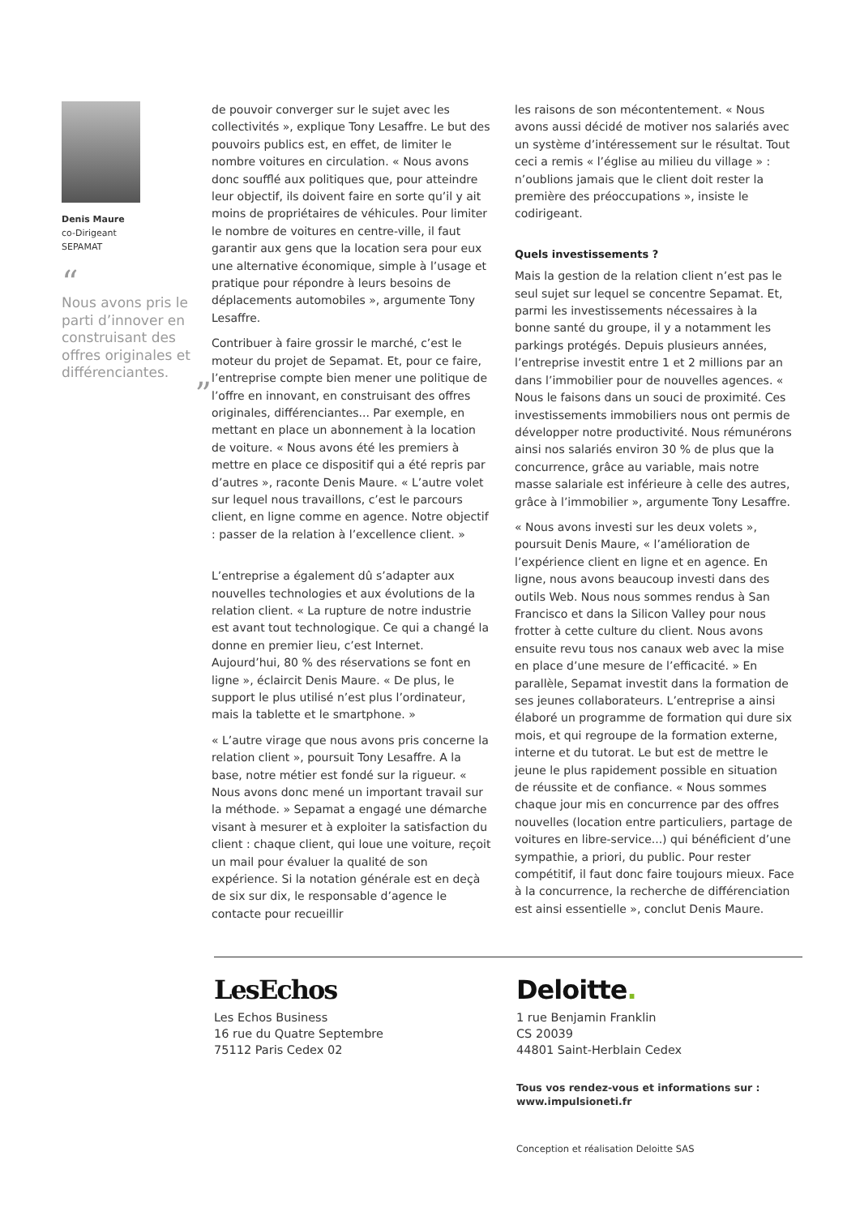Denis Maure
co-Dirigeant
SEPAMAT
“
Nous avons pris le parti d’innover en construisant des offres originales et différenciantes.
”
de pouvoir converger sur le sujet avec les collectivités », explique Tony Lesaffre. Le but des pouvoirs publics est, en effet, de limiter le nombre voitures en circulation. « Nous avons donc soufflé aux politiques que, pour atteindre leur objectif, ils doivent faire en sorte qu’il y ait moins de propriétaires de véhicules. Pour limiter le nombre de voitures en centre-ville, il faut garantir aux gens que la location sera pour eux une alternative économique, simple à l’usage et pratique pour répondre à leurs besoins de déplacements automobiles », argumente Tony Lesaffre.
Contribuer à faire grossir le marché, c’est le moteur du projet de Sepamat. Et, pour ce faire, l’entreprise compte bien mener une politique de l’offre en innovant, en construisant des offres originales, différenciantes... Par exemple, en mettant en place un abonnement à la location de voiture. « Nous avons été les premiers à mettre en place ce dispositif qui a été repris par d’autres », raconte Denis Maure. « L’autre volet sur lequel nous travaillons, c’est le parcours client, en ligne comme en agence. Notre objectif : passer de la relation à l’excellence client. »
L’entreprise a également dû s’adapter aux nouvelles technologies et aux évolutions de la relation client. « La rupture de notre industrie est avant tout technologique. Ce qui a changé la donne en premier lieu, c’est Internet. Aujourd’hui, 80 % des réservations se font en ligne », éclaircit Denis Maure. « De plus, le support le plus utilisé n’est plus l’ordinateur, mais la tablette et le smartphone. »
« L’autre virage que nous avons pris concerne la relation client », poursuit Tony Lesaffre. A la base, notre métier est fondé sur la rigueur. « Nous avons donc mené un important travail sur la méthode. » Sepamat a engagé une démarche visant à mesurer et à exploiter la satisfaction du client : chaque client, qui loue une voiture, reçoit un mail pour évaluer la qualité de son expérience. Si la notation générale est en deçà de six sur dix, le responsable d’agence le contacte pour recueillir
les raisons de son mécontentement. « Nous avons aussi décidé de motiver nos salariés avec un système d’intéressement sur le résultat. Tout ceci a remis « l’église au milieu du village » : n’oublions jamais que le client doit rester la première des préoccupations », insiste le codirigeant.
Quels investissements ?
Mais la gestion de la relation client n’est pas le seul sujet sur lequel se concentre Sepamat. Et, parmi les investissements nécessaires à la bonne santé du groupe, il y a notamment les parkings protégés. Depuis plusieurs années, l’entreprise investit entre 1 et 2 millions par an dans l’immobilier pour de nouvelles agences. « Nous le faisons dans un souci de proximité. Ces investissements immobiliers nous ont permis de développer notre productivité. Nous rémunérons ainsi nos salariés environ 30 % de plus que la concurrence, grâce au variable, mais notre masse salariale est inférieure à celle des autres, grâce à l’immobilier », argumente Tony Lesaffre.
« Nous avons investi sur les deux volets », poursuit Denis Maure, « l’amélioration de l’expérience client en ligne et en agence. En ligne, nous avons beaucoup investi dans des outils Web. Nous nous sommes rendus à San Francisco et dans la Silicon Valley pour nous frotter à cette culture du client. Nous avons ensuite revu tous nos canaux web avec la mise en place d’une mesure de l’efficacité. » En parallèle, Sepamat investit dans la formation de ses jeunes collaborateurs. L’entreprise a ainsi élaboré un programme de formation qui dure six mois, et qui regroupe de la formation externe, interne et du tutorat. Le but est de mettre le jeune le plus rapidement possible en situation de réussite et de confiance. « Nous sommes chaque jour mis en concurrence par des offres nouvelles (location entre particuliers, partage de voitures en libre-service...) qui bénéficient d’une sympathie, a priori, du public. Pour rester compétitif, il faut donc faire toujours mieux. Face à la concurrence, la recherche de différenciation est ainsi essentielle », conclut Denis Maure.
LesEchos
Les Echos Business
16 rue du Quatre Septembre
75112 Paris Cedex 02
Deloitte.
1 rue Benjamin Franklin
CS 20039
44801 Saint-Herblain Cedex
Tous vos rendez-vous et informations sur :
www.impulsioneti.fr
Conception et réalisation Deloitte SAS